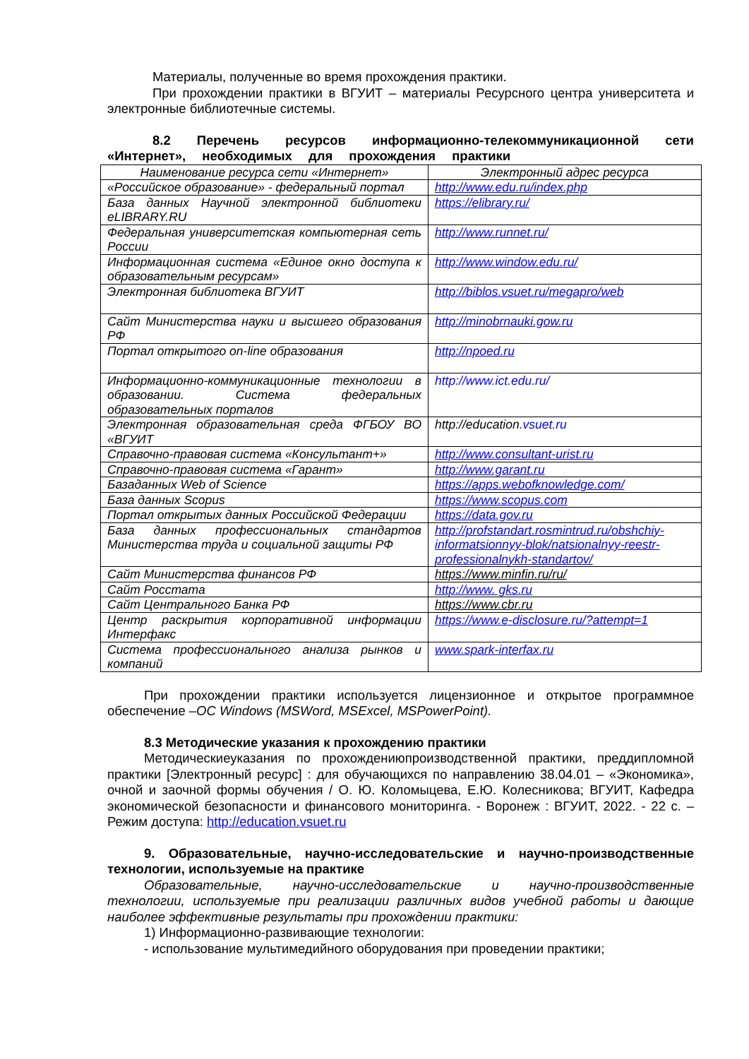Материалы, полученные во время прохождения практики.
При прохождении практики в ВГУИТ – материалы Ресурсного центра университета и электронные библиотечные системы.
8.2 Перечень ресурсов информационно-телекоммуникационной сети «Интернет», необходимых для прохождения практики
| Наименование ресурса сети «Интернет» | Электронный адрес ресурса |
| --- | --- |
| «Российское образование» - федеральный портал | http://www.edu.ru/index.php |
| База данных Научной электронной библиотеки eLIBRARY.RU | https://elibrary.ru/ |
| Федеральная университетская компьютерная сеть России | http://www.runnet.ru/ |
| Информационная система «Единое окно доступа к образовательным ресурсам» | http://www.window.edu.ru/ |
| Электронная библиотека ВГУИТ | http://biblos.vsuet.ru/megapro/web |
| Сайт Министерства науки и высшего образования РФ | http://minobrnauki.gow.ru |
| Портал открытого on-line образования | http://npoed.ru |
| Информационно-коммуникационные технологии в образовании. Система федеральных образовательных порталов | http://www.ict.edu.ru/ |
| Электронная образовательная среда ФГБОУ ВО «ВГУИТ | http://education. vsuet.ru |
| Справочно-правовая система «Консультант+» | http://www.consultant-urist.ru |
| Справочно-правовая система «Гарант» | http://www.garant.ru |
| Базаданных Web of Science | https://apps.webofknowledge.com/ |
| База данных Scopus | https://www.scopus.com |
| Портал открытых данных Российской Федерации | https://data.gov.ru |
| База данных профессиональных стандартов Министерства труда и социальной защиты РФ | http://profstandart.rosmintrud.ru/obshchiy-informatsionnyy-blok/natsionalnyy-reestr-professionalnykh-standartov/ |
| Сайт Министерства финансов РФ | https://www.minfin.ru/ru/ |
| Сайт Росстата | http://www. gks.ru |
| Сайт Центрального Банка РФ | https://www.cbr.ru |
| Центр раскрытия корпоративной информации Интерфакс | https://www.e-disclosure.ru/?attempt=1 |
| Система профессионального анализа рынков и компаний | www.spark-interfax.ru |
При прохождении практики используется лицензионное и открытое программное обеспечение –ОС Windows (MSWord, MSExcel, MSPowerPoint).
8.3 Методические указания к прохождению практики
Методическиеуказания по прохождениюпроизводственной практики, преддипломной практики [Электронный ресурс] : для обучающихся по направлению 38.04.01 – «Экономика», очной и заочной формы обучения / О. Ю. Коломыцева, Е.Ю. Колесникова; ВГУИТ, Кафедра экономической безопасности и финансового мониторинга. - Воронеж : ВГУИТ, 2022. - 22 с. – Режим доступа: http://education.vsuet.ru
9. Образовательные, научно-исследовательские и научно-производственные технологии, используемые на практике
Образовательные, научно-исследовательские и научно-производственные технологии, используемые при реализации различных видов учебной работы и дающие наиболее эффективные результаты при прохождении практики:
1) Информационно-развивающие технологии:
- использование мультимедийного оборудования при проведении практики;